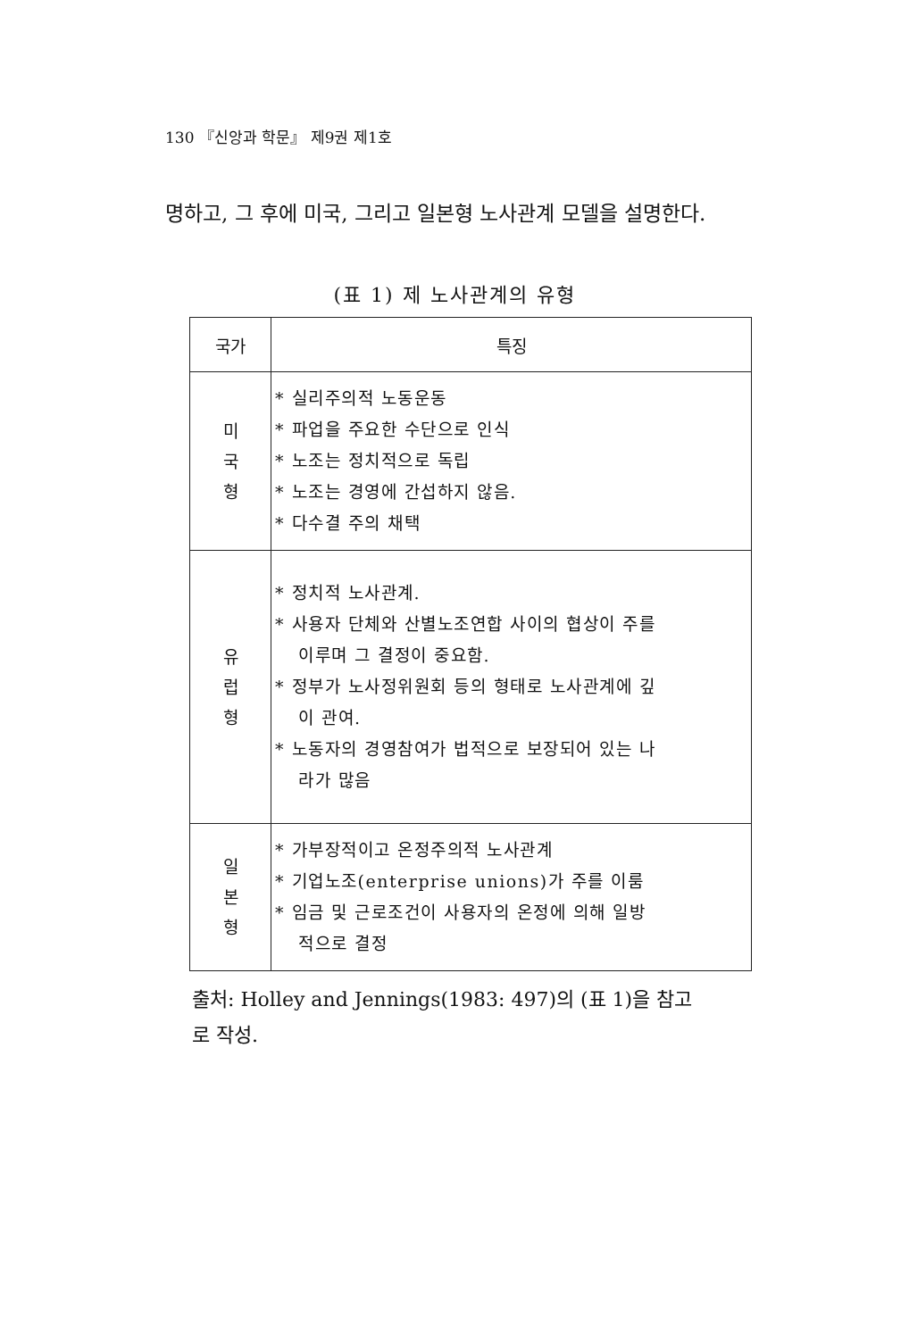130 『신앙과 학문』 제9권 제1호
명하고, 그 후에 미국, 그리고 일본형 노사관계 모델을 설명한다.
(표 1) 제 노사관계의 유형
| 국가 | 특징 |
| --- | --- |
| 미 국 형 | * 실리주의적 노동운동 * 파업을 주요한 수단으로 인식 * 노조는 정치적으로 독립 * 노조는 경영에 간섭하지 않음. * 다수결 주의 채택 |
| 유 럽 형 | * 정치적 노사관계. * 사용자 단체와 산별노조연합 사이의 협상이 주를 이루며 그 결정이 중요함. * 정부가 노사정위원회 등의 형태로 노사관계에 깊 이 관여. * 노동자의 경영참여가 법적으로 보장되어 있는 나 라가 많음 |
| 일 본 형 | * 가부장적이고 온정주의적 노사관계 * 기업노조(enterprise unions)가 주를 이룸 * 임금 및 근로조건이 사용자의 온정에 의해 일방 적으로 결정 |
출처: Holley and Jennings(1983: 497)의 (표 1)을 참고
로 작성.